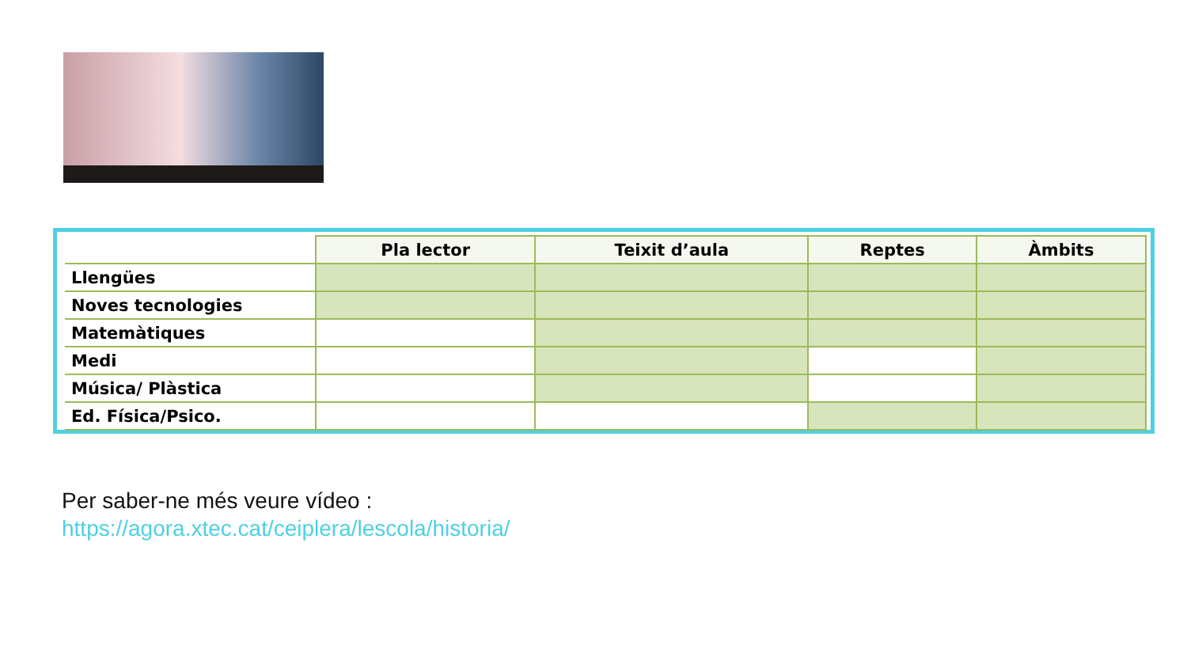| | Pla lector | Teixit d’aula | Reptes | Àmbits |
| Llengües | | | | |
| Noves tecnologies | | | | |
| Matemàtiques | | | | |
| Medi | | | | |
| Música/ Plàstica | | | | |
| Ed. Física/Psico. | | | | |
Per saber-ne més veure vídeo :
https://agora.xtec.cat/ceiplera/lescola/historia/